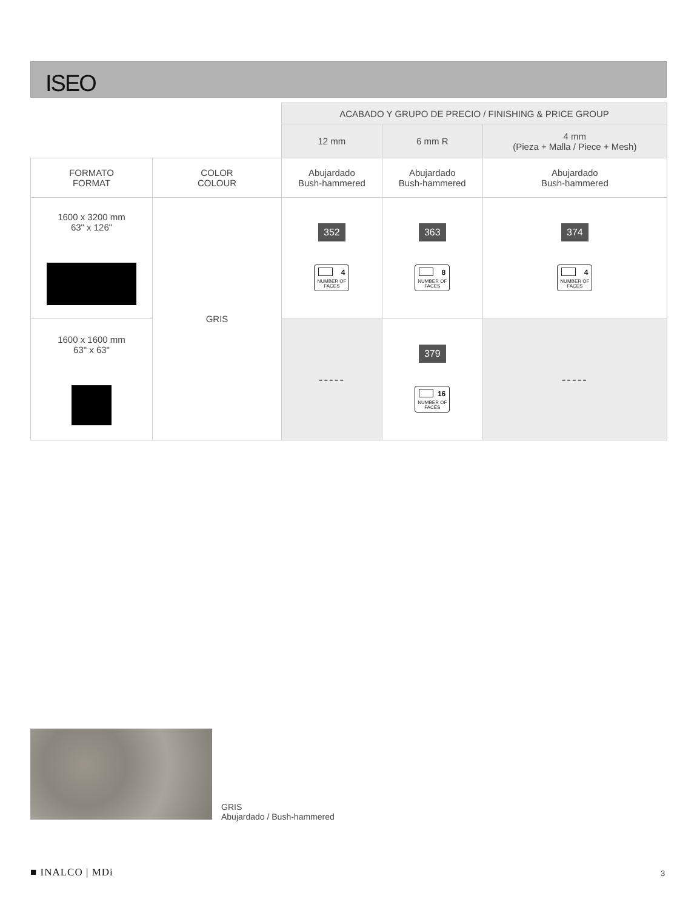ISEO
| | | ACABADO Y GRUPO DE PRECIO / FINISHING & PRICE GROUP | | |
| | | 12 mm | 6 mm R | 4 mm (Pieza + Malla / Piece + Mesh) |
| FORMATO FORMAT | COLOR COLOUR | Abujardado Bush-hammered | Abujardado Bush-hammered | Abujardado Bush-hammered |
| 1600 x 3200 mm 63" x 126" | GRIS | 352 4 NUMBER OF FACES | 363 8 NUMBER OF FACES | 374 4 NUMBER OF FACES |
| 1600 x 1600 mm 63" x 63" | | ----- | 379 16 NUMBER OF FACES | ----- |
GRIS
Abujardado / Bush-hammered
■ INALCO | MDi 3